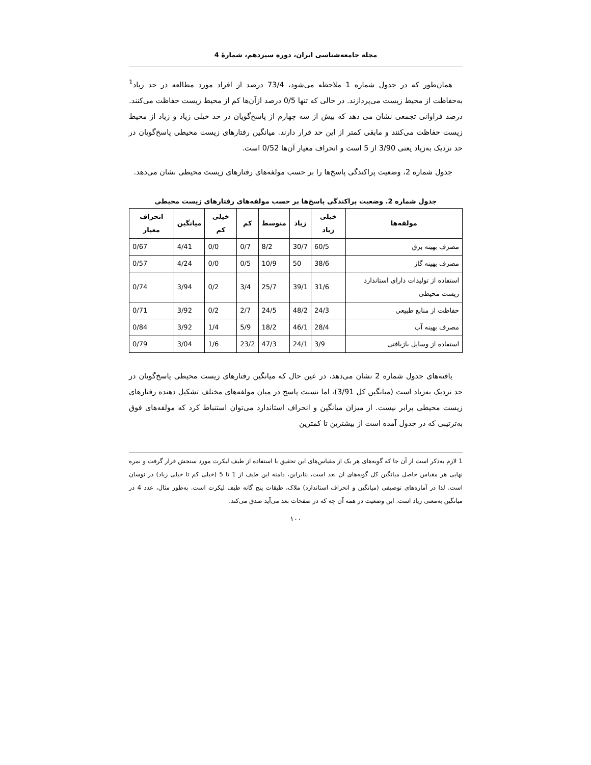مجله جامعه‌شناسی ایران، دوره سیزدهم، شمارهٔ 4
همان‌طور که در جدول شماره 1 ملاحظه می‌شود، 73/4 درصد از افراد مورد مطالعه در حد زیاد<sup>1</sup> به‌حفاظت از محیط زیست می‌پردازند. در حالی که تنها 0/5 درصد ازآن‌ها کم از محیط زیست حفاظت می‌کنند. درصد فراوانی تجمعی نشان می دهد که بیش از سه چهارم از پاسخ‌گویان در حد خیلی زیاد و زیاد از محیط زیست حفاظت می‌کنند و مابقی کمتر از این حد قرار دارند. میانگین رفتارهای زیست محیطی پاسخ‌گویان در حد نزدیک به‌زیاد یعنی 3/90 از 5 است و انحراف معیار آن‌ها 0/52 است.
جدول شماره 2، وضعیت پراکندگی پاسخ‌ها را بر حسب مولفه‌های رفتارهای زیست محیطی نشان می‌دهد.
جدول شماره 2. وضعیت پراکندگی پاسخ‌ها بر حسب مولفه‌های رفتارهای زیست محیطی
| مولفه‌ها | خیلی زیاد | زیاد | متوسط | کم | خیلی کم | میانگین | انحراف معیار |
| --- | --- | --- | --- | --- | --- | --- | --- |
| مصرف بهینه برق | 60/5 | 30/7 | 8/2 | 0/7 | 0/0 | 4/41 | 0/67 |
| مصرف بهینه گاز | 38/6 | 50 | 10/9 | 0/5 | 0/0 | 4/24 | 0/57 |
| استفاده از تولیدات دارای استاندارد زیست محیطی | 31/6 | 39/1 | 25/7 | 3/4 | 0/2 | 3/94 | 0/74 |
| حفاظت از منابع طبیعی | 24/3 | 48/2 | 24/5 | 2/7 | 0/2 | 3/92 | 0/71 |
| مصرف بهینه آب | 28/4 | 46/1 | 18/2 | 5/9 | 1/4 | 3/92 | 0/84 |
| استفاده از وسایل بازیافتی | 3/9 | 24/1 | 47/3 | 23/2 | 1/6 | 3/04 | 0/79 |
یافته‌های جدول شماره 2 نشان می‌دهد، در عین حال که میانگین رفتارهای زیست محیطی پاسخ‌گویان در حد نزدیک به‌زیاد است (میانگین کل 3/91)، اما نسبت پاسخ در میان مولفه‌های مختلف تشکیل دهنده رفتارهای زیست محیطی برابر نیست. از میزان میانگین و انحراف استاندارد می‌توان استنباط کرد که مولفه‌های فوق به‌ترتیبی که در جدول آمده است از بیشترین تا کمترین
1 لازم به‌ذکر است از آن جا که گویه‌های هر یک از مقیاس‌های این تحقیق با استفاده از طیف لیکرت مورد سنجش قرار گرفت و نمره نهایی هر مقیاس حاصل میانگین کل گویه‌های آن بعد است، بنابراین، دامنه این طیف از 1 تا 5 (خیلی کم تا خیلی زیاد) در نوسان است. لذا در آماره‌های توصیفی (میانگین و انحراف استاندارد) ملاک، طبقات پنج گانه طیف لیکرت است. به‌طور مثال، عدد 4 در میانگین به‌معنی زیاد است. این وضعیت در همه آن چه که در صفحات بعد می‌آید صدق می‌کند.
۱۰۰